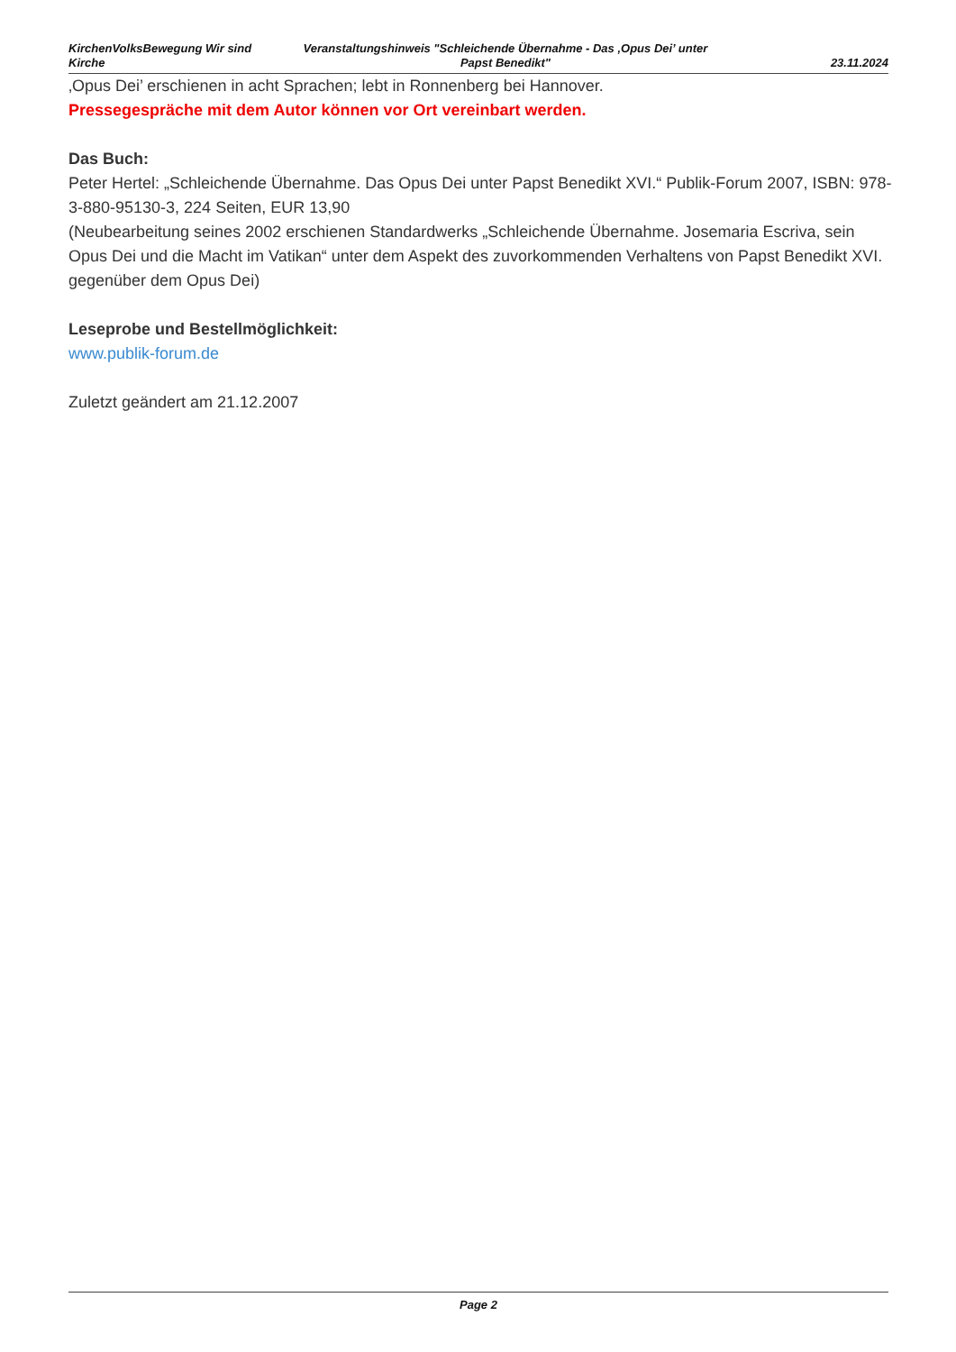KirchenVolksBewegung Wir sind Kirche
Veranstaltungshinweis "Schleichende Übernahme - Das ‚Opus Dei’ unter Papst Benedikt"
23.11.2024
‚Opus Dei’ erschienen in acht Sprachen; lebt in Ronnenberg bei Hannover.
Pressegespräche mit dem Autor können vor Ort vereinbart werden.
Das Buch:
Peter Hertel: „Schleichende Übernahme. Das Opus Dei unter Papst Benedikt XVI.“ Publik-Forum 2007, ISBN: 978-3-880-95130-3, 224 Seiten, EUR 13,90
(Neubearbeitung seines 2002 erschienen Standardwerks „Schleichende Übernahme. Josemaria Escriva, sein Opus Dei und die Macht im Vatikan“ unter dem Aspekt des zuvorkommenden Verhaltens von Papst Benedikt XVI. gegenüber dem Opus Dei)
Leseprobe und Bestellmöglichkeit:
www.publik-forum.de
Zuletzt geändert am 21.12.2007
Page 2